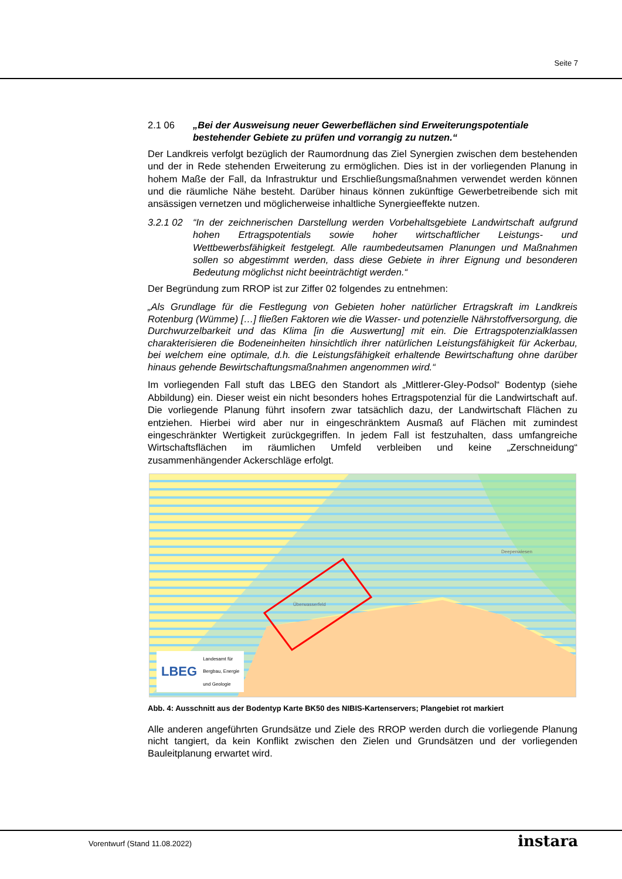Seite 7
2.1 06 „Bei der Ausweisung neuer Gewerbeflächen sind Erweiterungspotentiale bestehender Gebiete zu prüfen und vorrangig zu nutzen.“
Der Landkreis verfolgt bezüglich der Raumordnung das Ziel Synergien zwischen dem bestehenden und der in Rede stehenden Erweiterung zu ermöglichen. Dies ist in der vorliegenden Planung in hohem Maße der Fall, da Infrastruktur und Erschließungsmaßnahmen verwendet werden können und die räumliche Nähe besteht. Darüber hinaus können zukünftige Gewerbetreibende sich mit ansässigen vernetzen und möglicherweise inhaltliche Synergieeffekte nutzen.
3.2.1 02 “In der zeichnerischen Darstellung werden Vorbehaltsgebiete Landwirtschaft aufgrund hohen Ertragspotentials sowie hoher wirtschaftlicher Leistungs- und Wettbewerbsfähigkeit festgelegt. Alle raumbedeutsamen Planungen und Maßnahmen sollen so abgestimmt werden, dass diese Gebiete in ihrer Eignung und besonderen Bedeutung möglichst nicht beeinträchtigt werden.“
Der Begründung zum RROP ist zur Ziffer 02 folgendes zu entnehmen:
„Als Grundlage für die Festlegung von Gebieten hoher natürlicher Ertragskraft im Landkreis Rotenburg (Wümme) […] fließen Faktoren wie die Wasser- und potenzielle Nährstoffversorgung, die Durchwurzelbarkeit und das Klima [in die Auswertung] mit ein. Die Ertragspotenzialklassen charakterisieren die Bodeneinheiten hinsichtlich ihrer natürlichen Leistungsfähigkeit für Ackerbau, bei welchem eine optimale, d.h. die Leistungsfähigkeit erhaltende Bewirtschaftung ohne darüber hinaus gehende Bewirtschaftungsmaßnahmen angenommen wird.“
Im vorliegenden Fall stuft das LBEG den Standort als „Mittlerer-Gley-Podsol“ Bodentyp (siehe Abbildung) ein. Dieser weist ein nicht besonders hohes Ertragspotenzial für die Landwirtschaft auf. Die vorliegende Planung führt insofern zwar tatsächlich dazu, der Landwirtschaft Flächen zu entziehen. Hierbei wird aber nur in eingeschränktem Ausmaß auf Flächen mit zumindest eingeschränkter Wertigkeit zurückgegriffen. In jedem Fall ist festzuhalten, dass umfangreiche Wirtschaftsflächen im räumlichen Umfeld verbleiben und keine „Zerschneidung“ zusammenhängender Ackerschläge erfolgt.
Überwasserfeld
Deepenwiesen
LBEG Landesamt für
Bergbau, Energie
und Geologie
Abb. 4: Ausschnitt aus der Bodentyp Karte BK50 des NIBIS-Kartenservers; Plangebiet rot markiert
Alle anderen angeführten Grundsätze und Ziele des RROP werden durch die vorliegende Planung nicht tangiert, da kein Konflikt zwischen den Zielen und Grundsätzen und der vorliegenden Bauleitplanung erwartet wird.
Vorentwurf (Stand 11.08.2022) instara